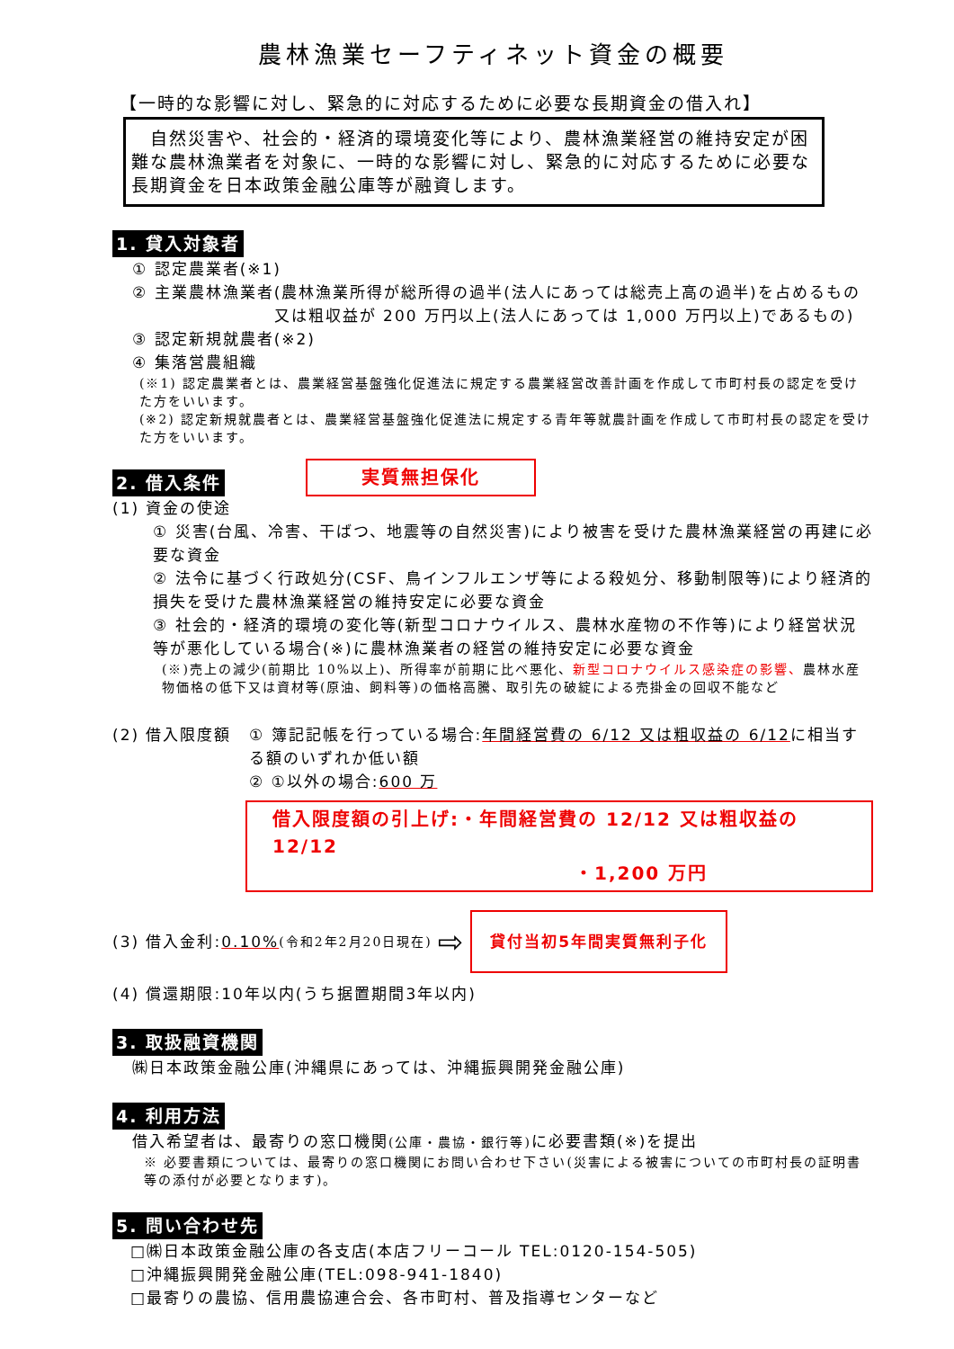農林漁業セーフティネット資金の概要
【一時的な影響に対し、緊急的に対応するために必要な長期資金の借入れ】
　自然災害や、社会的・経済的環境変化等により、農林漁業経営の維持安定が困難な農林漁業者を対象に、一時的な影響に対し、緊急的に対応するために必要な長期資金を日本政策金融公庫等が融資します。
1. 貸入対象者
① 認定農業者(※1)
② 主業農林漁業者 (農林漁業所得が総所得の過半(法人にあっては総売上高の過半)を占めるもの又は粗収益が 200 万円以上(法人にあっては 1,000 万円以上)であるもの)
③ 認定新規就農者(※2)
④ 集落営農組織
(※1) 認定農業者とは、農業経営基盤強化促進法に規定する農業経営改善計画を作成して市町村長の認定を受けた方をいいます。
(※2) 認定新規就農者とは、農業経営基盤強化促進法に規定する青年等就農計画を作成して市町村長の認定を受けた方をいいます。
2. 借入条件
実質無担保化
(1) 資金の使途
① 災害(台風、冷害、干ばつ、地震等の自然災害)により被害を受けた農林漁業経営の再建に必要な資金
② 法令に基づく行政処分(CSF、鳥インフルエンザ等による殺処分、移動制限等)により経済的損失を受けた農林漁業経営の維持安定に必要な資金
③ 社会的・経済的環境の変化等(新型コロナウイルス、農林水産物の不作等)により経営状況等が悪化している場合(※)に農林漁業者の経営の維持安定に必要な資金
(※)売上の減少(前期比 10%以上)、所得率が前期に比べ悪化、新型コロナウイルス感染症の影響、農林水産物価格の低下又は資材等(原油、飼料等)の価格高騰、取引先の破綻による売掛金の回収不能など
(2) 借入限度額 ① 簿記記帳を行っている場合:年間経営費の 6/12 又は粗収益の 6/12に相当する額のいずれか低い額
② ①以外の場合:600 万
借入限度額の引上げ:・年間経営費の 12/12 又は粗収益の 12/12
・1,200 万円
(3) 借入金利: 0.10% (令和2年2月20日現在) ⇨ 貸付当初5年間実質無利子化
(4) 償還期限:10年以内(うち据置期間3年以内)
3. 取扱融資機関
㈱日本政策金融公庫(沖縄県にあっては、沖縄振興開発金融公庫)
4. 利用方法
借入希望者は、最寄りの窓口機関(公庫・農協・銀行等) に必要書類(※)を提出
※ 必要書類については、最寄りの窓口機関にお問い合わせ下さい(災害による被害についての市町村長の証明書等の添付が必要となります)。
5. 問い合わせ先
□㈱日本政策金融公庫の各支店(本店フリーコール TEL:0120-154-505)
□沖縄振興開発金融公庫(TEL:098-941-1840)
□最寄りの農協、信用農協連合会、各市町村、普及指導センターなど